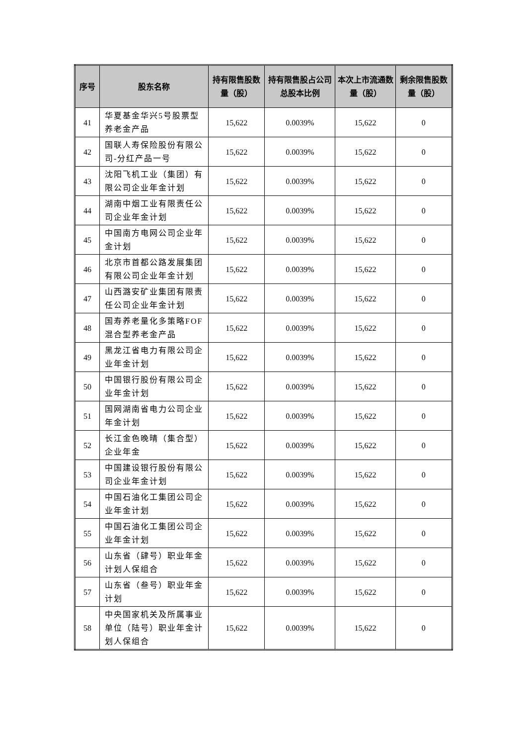| 序号 | 股东名称 | 持有限售股数量（股） | 持有限售股占公司总股本比例 | 本次上市流通数量（股） | 剩余限售股数量（股） |
| --- | --- | --- | --- | --- | --- |
| 41 | 华夏基金华兴5号股票型养老金产品 | 15,622 | 0.0039% | 15,622 | 0 |
| 42 | 国联人寿保险股份有限公司-分红产品一号 | 15,622 | 0.0039% | 15,622 | 0 |
| 43 | 沈阳飞机工业（集团）有限公司企业年金计划 | 15,622 | 0.0039% | 15,622 | 0 |
| 44 | 湖南中烟工业有限责任公司企业年金计划 | 15,622 | 0.0039% | 15,622 | 0 |
| 45 | 中国南方电网公司企业年金计划 | 15,622 | 0.0039% | 15,622 | 0 |
| 46 | 北京市首都公路发展集团有限公司企业年金计划 | 15,622 | 0.0039% | 15,622 | 0 |
| 47 | 山西潞安矿业集团有限责任公司企业年金计划 | 15,622 | 0.0039% | 15,622 | 0 |
| 48 | 国寿养老量化多策略FOF混合型养老金产品 | 15,622 | 0.0039% | 15,622 | 0 |
| 49 | 黑龙江省电力有限公司企业年金计划 | 15,622 | 0.0039% | 15,622 | 0 |
| 50 | 中国银行股份有限公司企业年金计划 | 15,622 | 0.0039% | 15,622 | 0 |
| 51 | 国网湖南省电力公司企业年金计划 | 15,622 | 0.0039% | 15,622 | 0 |
| 52 | 长江金色晚晴（集合型）企业年金 | 15,622 | 0.0039% | 15,622 | 0 |
| 53 | 中国建设银行股份有限公司企业年金计划 | 15,622 | 0.0039% | 15,622 | 0 |
| 54 | 中国石油化工集团公司企业年金计划 | 15,622 | 0.0039% | 15,622 | 0 |
| 55 | 中国石油化工集团公司企业年金计划 | 15,622 | 0.0039% | 15,622 | 0 |
| 56 | 山东省（肆号）职业年金计划人保组合 | 15,622 | 0.0039% | 15,622 | 0 |
| 57 | 山东省（叁号）职业年金计划 | 15,622 | 0.0039% | 15,622 | 0 |
| 58 | 中央国家机关及所属事业单位（陆号）职业年金计划人保组合 | 15,622 | 0.0039% | 15,622 | 0 |